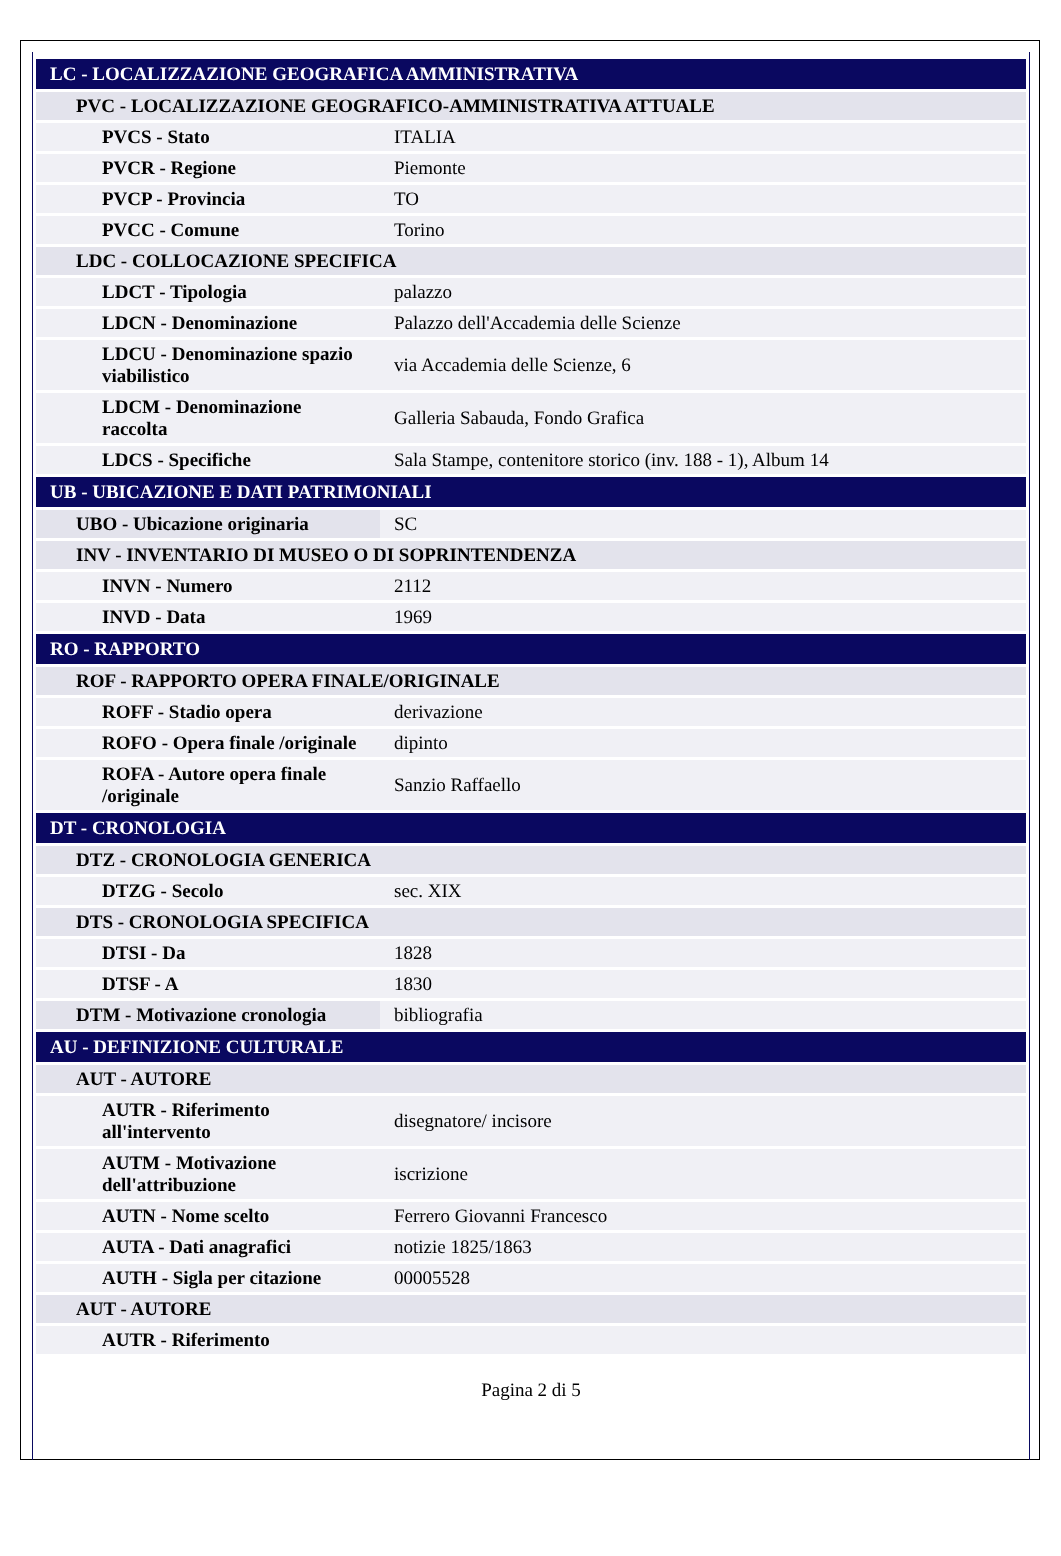| LC - LOCALIZZAZIONE GEOGRAFICA AMMINISTRATIVA | |
| PVC - LOCALIZZAZIONE GEOGRAFICO-AMMINISTRATIVA ATTUALE | |
| PVCS - Stato | ITALIA |
| PVCR - Regione | Piemonte |
| PVCP - Provincia | TO |
| PVCC - Comune | Torino |
| LDC - COLLOCAZIONE SPECIFICA | |
| LDCT - Tipologia | palazzo |
| LDCN - Denominazione | Palazzo dell'Accademia delle Scienze |
| LDCU - Denominazione spazio viabilistico | via Accademia delle Scienze, 6 |
| LDCM - Denominazione raccolta | Galleria Sabauda, Fondo Grafica |
| LDCS - Specifiche | Sala Stampe, contenitore storico (inv. 188 - 1), Album 14 |
| UB - UBICAZIONE E DATI PATRIMONIALI | |
| UBO - Ubicazione originaria | SC |
| INV - INVENTARIO DI MUSEO O DI SOPRINTENDENZA | |
| INVN - Numero | 2112 |
| INVD - Data | 1969 |
| RO - RAPPORTO | |
| ROF - RAPPORTO OPERA FINALE/ORIGINALE | |
| ROFF - Stadio opera | derivazione |
| ROFO - Opera finale /originale | dipinto |
| ROFA - Autore opera finale /originale | Sanzio Raffaello |
| DT - CRONOLOGIA | |
| DTZ - CRONOLOGIA GENERICA | |
| DTZG - Secolo | sec. XIX |
| DTS - CRONOLOGIA SPECIFICA | |
| DTSI - Da | 1828 |
| DTSF - A | 1830 |
| DTM - Motivazione cronologia | bibliografia |
| AU - DEFINIZIONE CULTURALE | |
| AUT - AUTORE | |
| AUTR - Riferimento all'intervento | disegnatore/ incisore |
| AUTM - Motivazione dell'attribuzione | iscrizione |
| AUTN - Nome scelto | Ferrero Giovanni Francesco |
| AUTA - Dati anagrafici | notizie 1825/1863 |
| AUTH - Sigla per citazione | 00005528 |
| AUT - AUTORE | |
| AUTR - Riferimento | |
Pagina 2 di 5